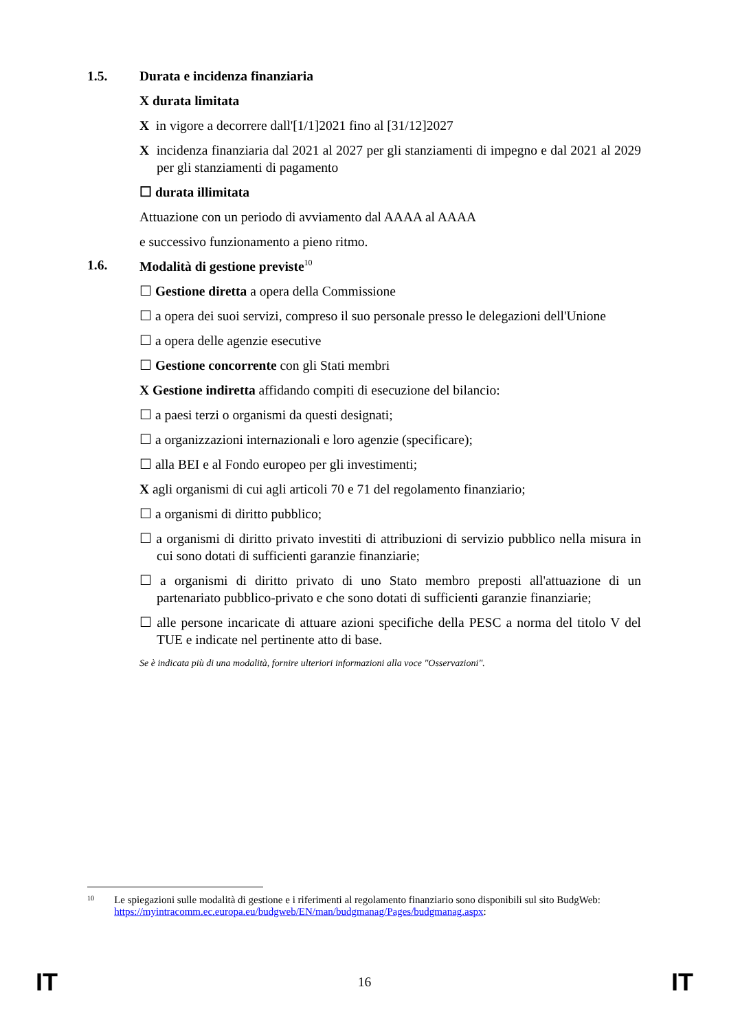1.5. Durata e incidenza finanziaria
X durata limitata
X in vigore a decorrere dall'[1/1]2021 fino al [31/12]2027
X incidenza finanziaria dal 2021 al 2027 per gli stanziamenti di impegno e dal 2021 al 2029 per gli stanziamenti di pagamento
☐ durata illimitata
Attuazione con un periodo di avviamento dal AAAA al AAAA
e successivo funzionamento a pieno ritmo.
1.6. Modalità di gestione previste<sup>10</sup>
☐ Gestione diretta a opera della Commissione
☐ a opera dei suoi servizi, compreso il suo personale presso le delegazioni dell'Unione
☐ a opera delle agenzie esecutive
☐ Gestione concorrente con gli Stati membri
X Gestione indiretta affidando compiti di esecuzione del bilancio:
☐ a paesi terzi o organismi da questi designati;
☐ a organizzazioni internazionali e loro agenzie (specificare);
☐ alla BEI e al Fondo europeo per gli investimenti;
X agli organismi di cui agli articoli 70 e 71 del regolamento finanziario;
☐ a organismi di diritto pubblico;
☐ a organismi di diritto privato investiti di attribuzioni di servizio pubblico nella misura in cui sono dotati di sufficienti garanzie finanziarie;
☐ a organismi di diritto privato di uno Stato membro preposti all'attuazione di un partenariato pubblico-privato e che sono dotati di sufficienti garanzie finanziarie;
☐ alle persone incaricate di attuare azioni specifiche della PESC a norma del titolo V del TUE e indicate nel pertinente atto di base.
Se è indicata più di una modalità, fornire ulteriori informazioni alla voce "Osservazioni".
10 Le spiegazioni sulle modalità di gestione e i riferimenti al regolamento finanziario sono disponibili sul sito BudgWeb: https://myintracomm.ec.europa.eu/budgweb/EN/man/budgmanag/Pages/budgmanag.aspx:
IT 16 IT